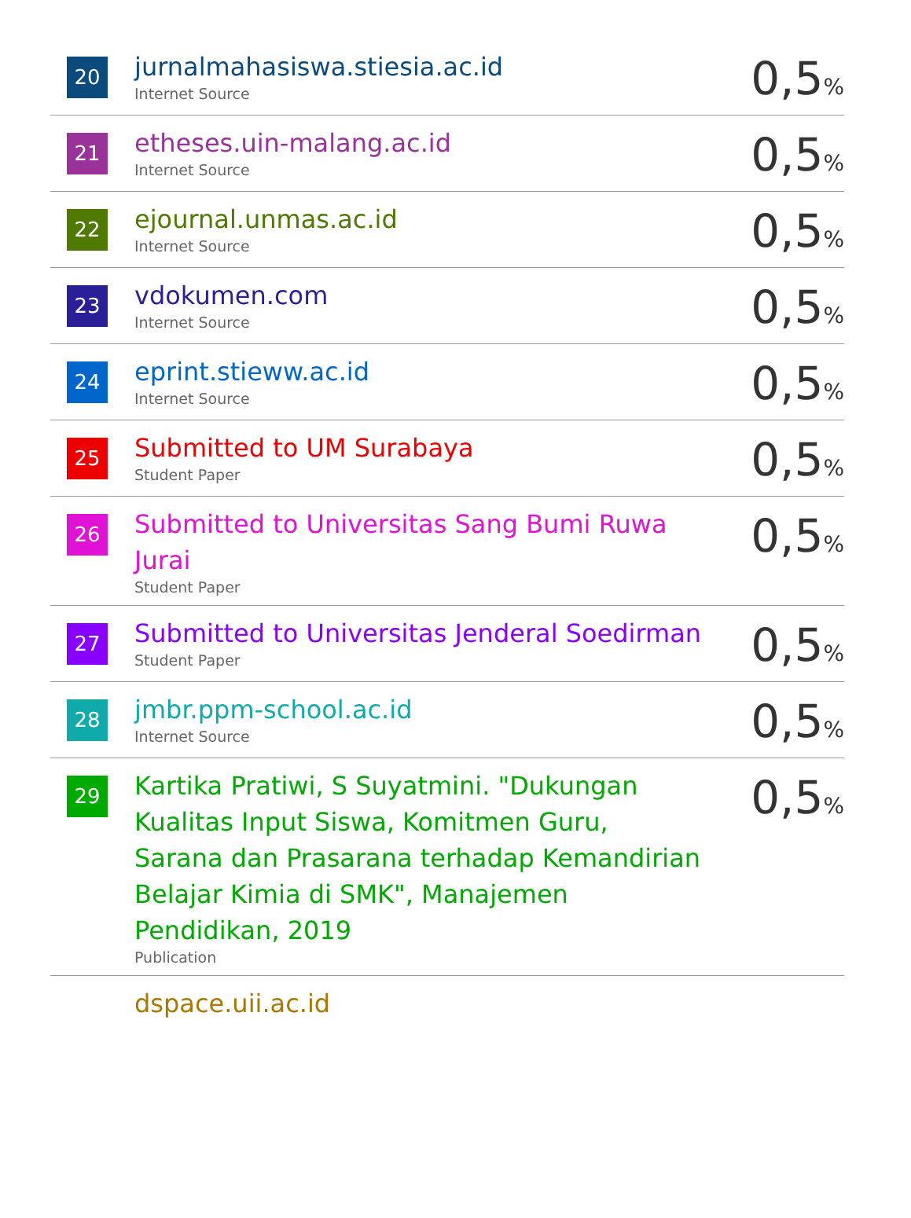| 20 | jurnalmahasiswa.stiesia.ac.id Internet Source | 0,5 % |
| 21 | etheses.uin-malang.ac.id Internet Source | 0,5 % |
| 22 | ejournal.unmas.ac.id Internet Source | 0,5 % |
| 23 | vdokumen.com Internet Source | 0,5 % |
| 24 | eprint.stieww.ac.id Internet Source | 0,5 % |
| 25 | Submitted to UM Surabaya Student Paper | 0,5 % |
| 26 | Submitted to Universitas Sang Bumi Ruwa Jurai Student Paper | 0,5 % |
| 27 | Submitted to Universitas Jenderal Soedirman Student Paper | 0,5 % |
| 28 | jmbr.ppm-school.ac.id Internet Source | 0,5 % |
| 29 | Kartika Pratiwi, S Suyatmini. "Dukungan Kualitas Input Siswa, Komitmen Guru, Sarana dan Prasarana terhadap Kemandirian Belajar Kimia di SMK", Manajemen Pendidikan, 2019 Publication | 0,5 % |
| | dspace.uii.ac.id | |